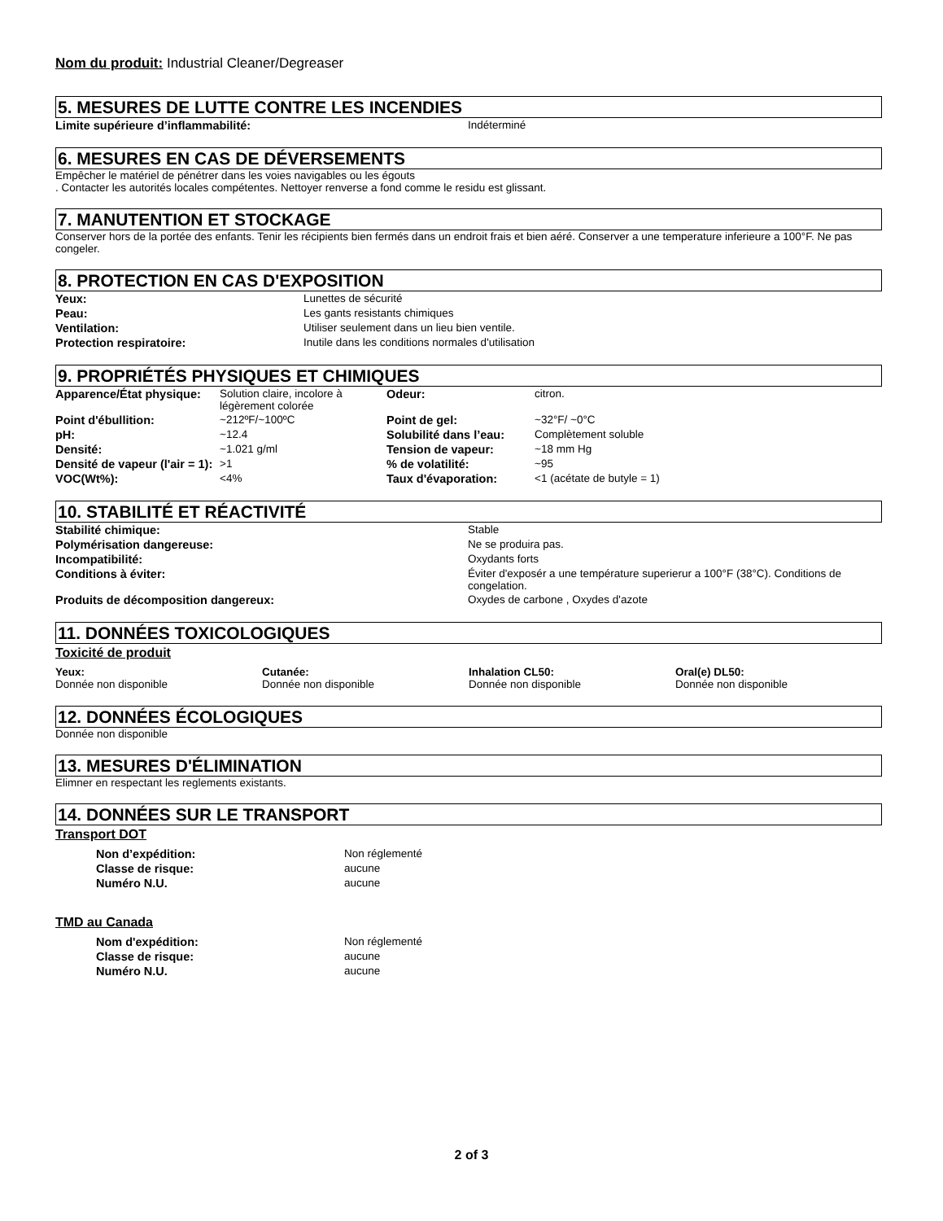Nom du produit: Industrial Cleaner/Degreaser
5. MESURES DE LUTTE CONTRE LES INCENDIES
| Limite supérieure d’inflammabilité: | Indéterminé |
6. MESURES EN CAS DE DÉVERSEMENTS
Empêcher le matériel de pénétrer dans les voies navigables ou les égouts
. Contacter les autorités locales compétentes. Nettoyer renverse a fond comme le residu est glissant.
7. MANUTENTION ET STOCKAGE
Conserver hors de la portée des enfants. Tenir les récipients bien fermés dans un endroit frais et bien aéré. Conserver a une temperature inferieure a 100°F. Ne pas congeler.
8. PROTECTION EN CAS D'EXPOSITION
| Yeux: | Lunettes de sécurité |
| Peau: | Les gants resistants chimiques |
| Ventilation: | Utiliser seulement dans un lieu bien ventile. |
| Protection respiratoire: | Inutile dans les conditions normales d'utilisation |
9. PROPRIÉTÉS PHYSIQUES ET CHIMIQUES
| Apparence/État physique: | Solution claire, incolore à légèrement colorée | Odeur: | citron. |
| Point d'ébullition: | ~212ºF/~100ºC | Point de gel: | ~32°F/ ~0°C |
| pH: | ~12.4 | Solubilité dans l’eau: | Complètement soluble |
| Densité: | ~1.021 g/ml | Tension de vapeur: | ~18 mm Hg |
| Densité de vapeur (l'air = 1): | >1 | % de volatilité: | ~95 |
| VOC(Wt%): | <4% | Taux d'évaporation: | <1 (acétate de butyle = 1) |
10. STABILITÉ ET RÉACTIVITÉ
| Stabilité chimique: | Stable |
| Polymérisation dangereuse: | Ne se produira pas. |
| Incompatibilité: | Oxydants forts |
| Conditions à éviter: | Éviter d'exposér a une température superierur a 100°F (38°C). Conditions de congelation. |
| Produits de décomposition dangereux: | Oxydes de carbone , Oxydes d'azote |
11. DONNÉES TOXICOLOGIQUES
Toxicité de produit
| Yeux: Donnée non disponible | Cutanée: Donnée non disponible | Inhalation CL50: Donnée non disponible | Oral(e) DL50: Donnée non disponible |
12. DONNÉES ÉCOLOGIQUES
Donnée non disponible
13. MESURES D'ÉLIMINATION
Elimner en respectant les reglements existants.
14. DONNÉES SUR LE TRANSPORT
Transport DOT
| Non d’expédition: | Non réglementé |
| Classe de risque: | aucune |
| Numéro N.U. | aucune |
TMD au Canada
| Nom d'expédition: | Non réglementé |
| Classe de risque: | aucune |
| Numéro N.U. | aucune |
2 of 3